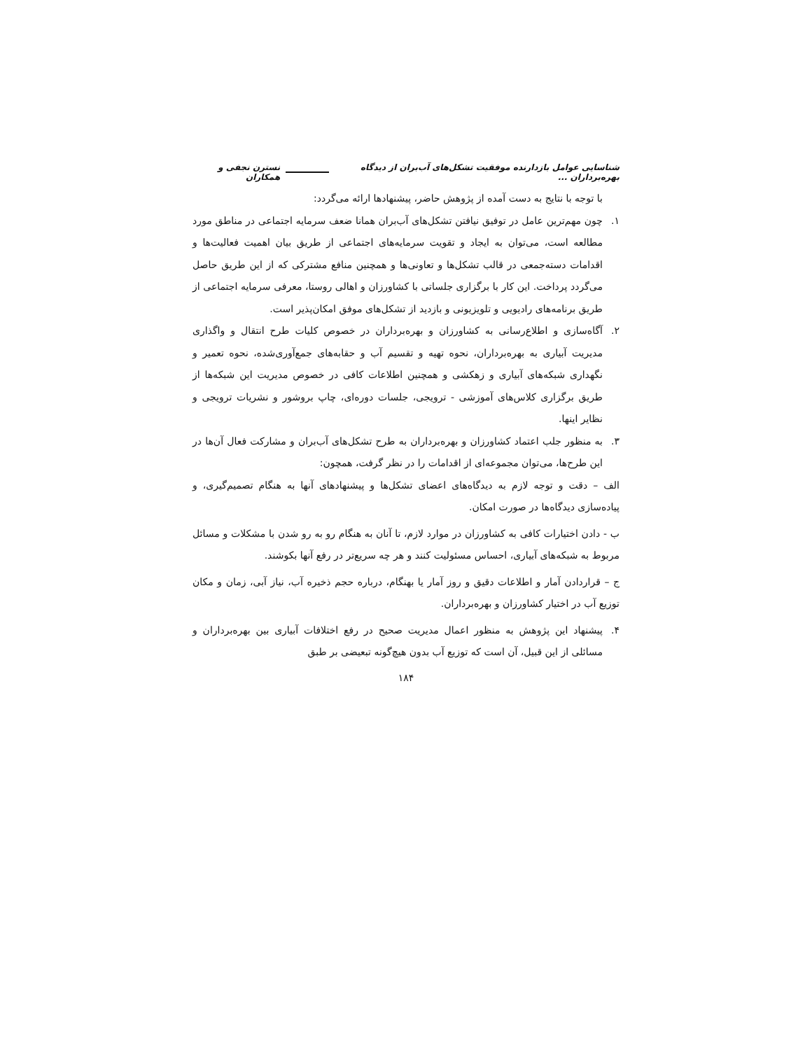شناسایی عوامل بازدارنده موفقیت تشکل‌های آب‌بران از دیدگاه بهره‌برداران ... نسترن نجفی و همکاران
با توجه با نتایج به دست آمده از پژوهش حاضر، پیشنهادها ارائه می‌گردد:
۱. چون مهم‌ترین عامل در توفیق نیافتن تشکل‌های آب‌بران همانا ضعف سرمایه اجتماعی در مناطق مورد مطالعه است، می‌توان به ایجاد و تقویت سرمایه‌های اجتماعی از طریق بیان اهمیت فعالیت‌ها و اقدامات دسته‌جمعی در قالب تشکل‌ها و تعاونی‌ها و همچنین منافع مشترکی که از این طریق حاصل می‌گردد پرداخت. این کار با برگزاری جلساتی با کشاورزان و اهالی روستا، معرفی سرمایه اجتماعی از طریق برنامه‌های رادیویی و تلویزیونی و بازدید از تشکل‌های موفق امکان‌پذیر است.
۲. آگاه‌سازی و اطلاع‌رسانی به کشاورزان و بهره‌برداران در خصوص کلیات طرح انتقال و واگذاری مدیریت آبیاری به بهره‌برداران، نحوه تهیه و تقسیم آب و حقابه‌های جمع‌آوری‌شده، نحوه تعمیر و نگهداری شبکه‌های آبیاری و زهکشی و همچنین اطلاعات کافی در خصوص مدیریت این شبکه‌ها از طریق برگزاری کلاس‌های آموزشی - ترویجی، جلسات دوره‌ای، چاپ بروشور و نشریات ترویجی و نظایر اینها.
۳. به منظور جلب اعتماد کشاورزان و بهره‌برداران به طرح تشکل‌های آب‌بران و مشارکت فعال آن‌ها در این طرح‌ها، می‌توان مجموعه‌ای از اقدامات را در نظر گرفت، همچون:
الف – دقت و توجه لازم به دیدگاه‌های اعضای تشکل‌ها و پیشنهادهای آنها به هنگام تصمیم‌گیری، و پیاده‌سازی دیدگاه‌ها در صورت امکان.
ب - دادن اختیارات کافی به کشاورزان در موارد لازم، تا آنان به هنگام رو به رو شدن با مشکلات و مسائل مربوط به شبکه‌های آبیاری، احساس مسئولیت کنند و هر چه سریع‌تر در رفع آنها بکوشند.
ج – قراردادن آمار و اطلاعات دقیق و روز آمار یا بهنگام، درباره حجم ذخیره آب، نیاز آبی، زمان و مکان توزیع آب در اختیار کشاورزان و بهره‌برداران.
۴. پیشنهاد این پژوهش به منظور اعمال مدیریت صحیح در رفع اختلافات آبیاری بین بهره‌برداران و مسائلی از این قبیل، آن است که توزیع آب بدون هیچ‌گونه تبعیضی بر طبق
۱۸۴